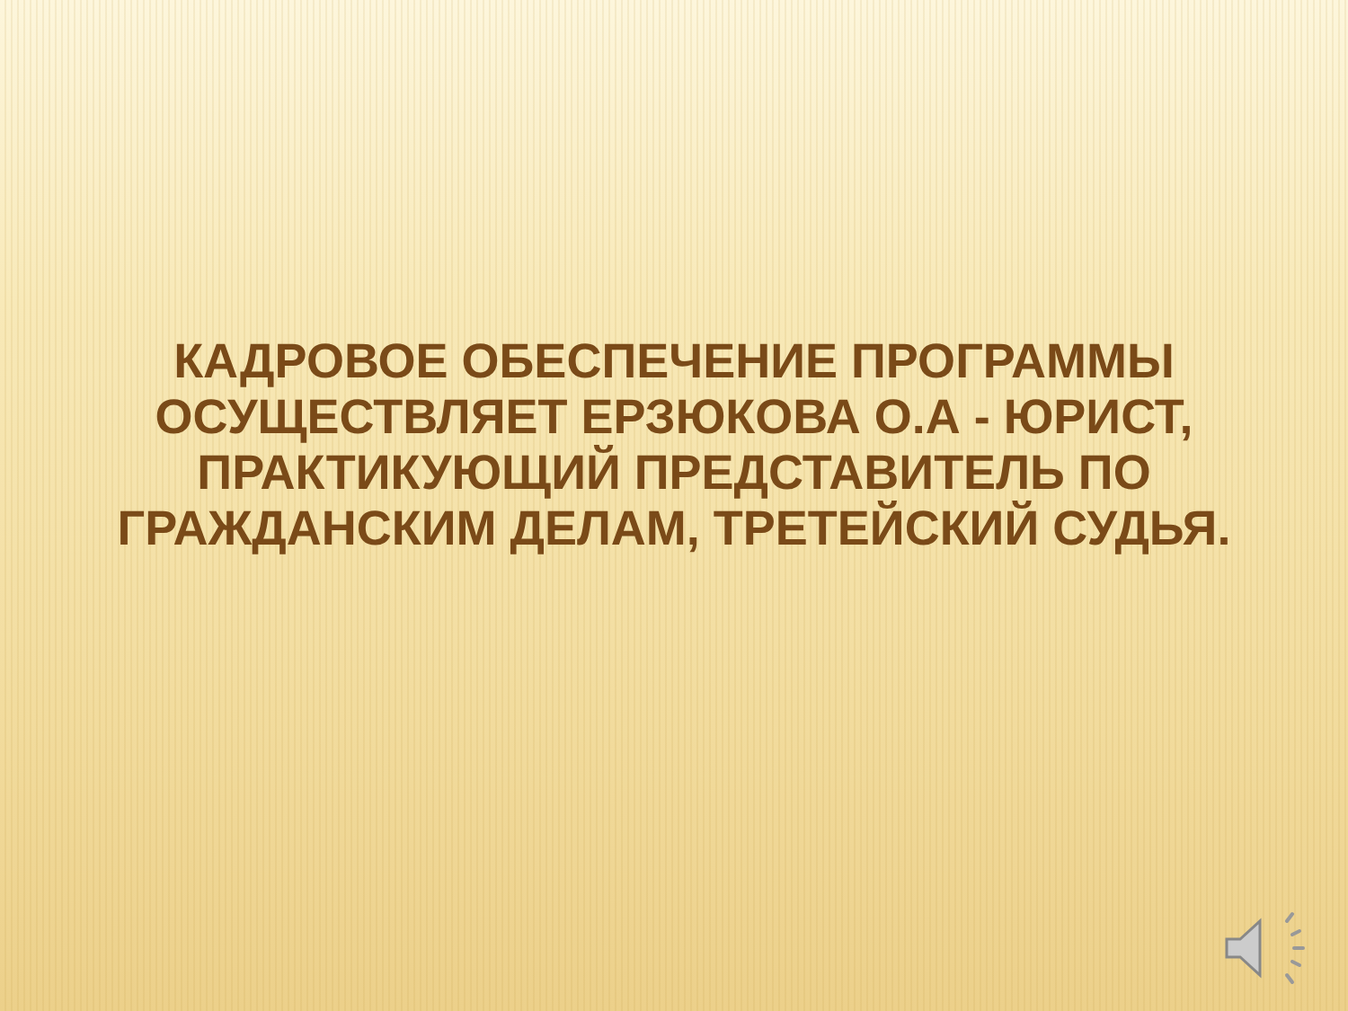КАДРОВОЕ ОБЕСПЕЧЕНИЕ ПРОГРАММЫ
ОСУЩЕСТВЛЯЕТ ЕРЗЮКОВА О.А - ЮРИСТ,
ПРАКТИКУЮЩИЙ ПРЕДСТАВИТЕЛЬ ПО
ГРАЖДАНСКИМ ДЕЛАМ, ТРЕТЕЙСКИЙ СУДЬЯ.